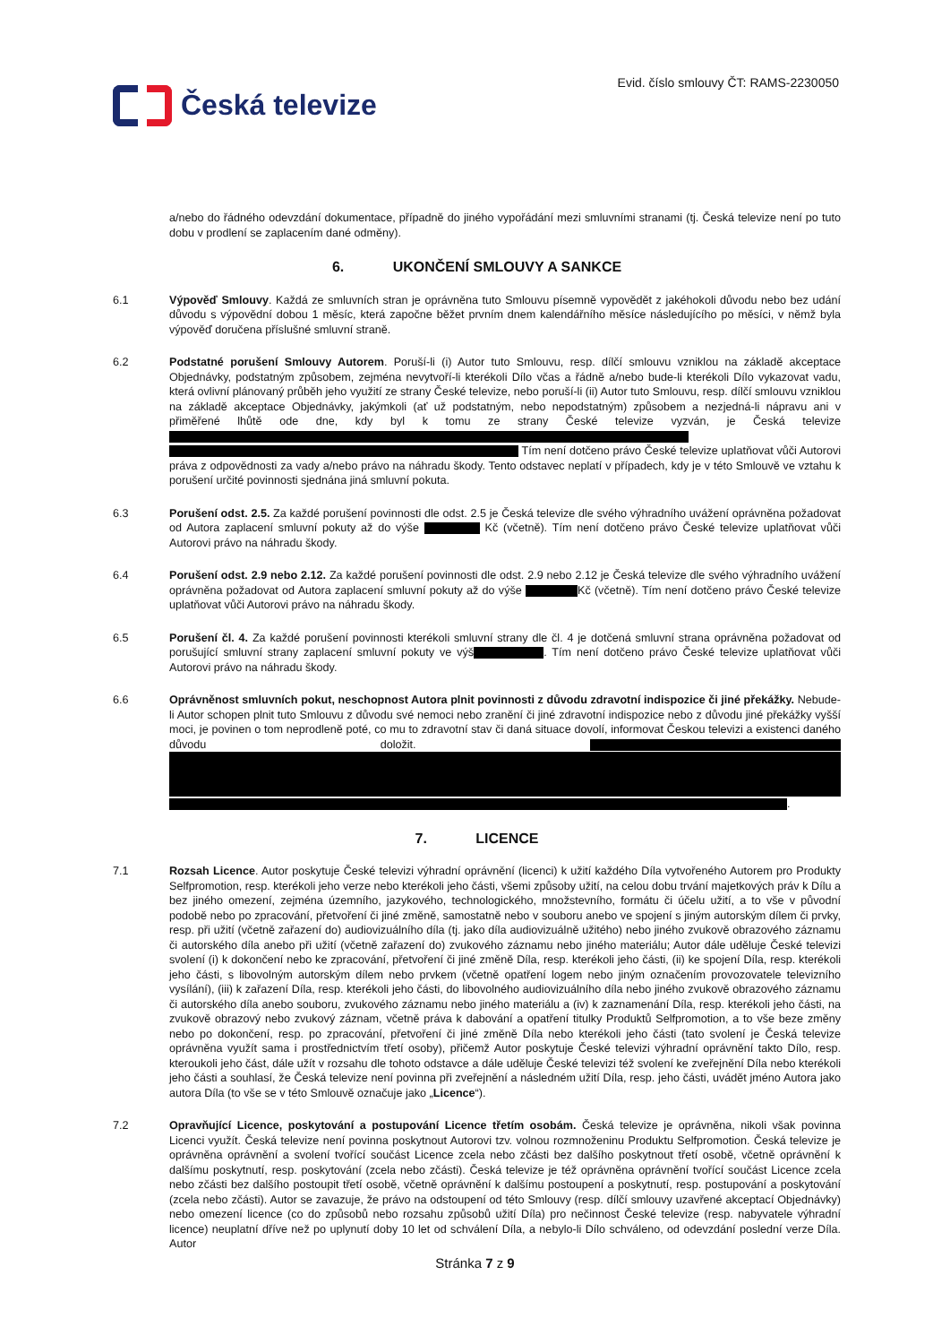Česká televize
Evid. číslo smlouvy ČT: RAMS-2230050
a/nebo do řádného odevzdání dokumentace, případně do jiného vypořádání mezi smluvními stranami (tj. Česká televize není po tuto dobu v prodlení se zaplacením dané odměny).
6. UKONČENÍ SMLOUVY A SANKCE
6.1 Výpověď Smlouvy. Každá ze smluvních stran je oprávněna tuto Smlouvu písemně vypovědět z jakéhokoli důvodu nebo bez udání důvodu s výpovědní dobou 1 měsíc, která započne běžet prvním dnem kalendářního měsíce následujícího po měsíci, v němž byla výpověď doručena příslušné smluvní straně.
6.2 Podstatné porušení Smlouvy Autorem. Poruší-li (i) Autor tuto Smlouvu, resp. dílčí smlouvu vzniklou na základě akceptace Objednávky, podstatným způsobem, zejména nevytvoří-li kterékoli Dílo včas a řádně a/nebo bude-li kterékoli Dílo vykazovat vadu, která ovlivní plánovaný průběh jeho využití ze strany České televize, nebo poruší-li (ii) Autor tuto Smlouvu, resp. dílčí smlouvu vzniklou na základě akceptace Objednávky, jakýmkoli (ať už podstatným, nebo nepodstatným) způsobem a nezjedná-li nápravu ani v přiměřené lhůtě ode dne, kdy byl k tomu ze strany České televize vyzván, je Česká televize Tím není dotčeno právo České televize uplatňovat vůči Autorovi práva z odpovědnosti za vady a/nebo právo na náhradu škody. Tento odstavec neplatí v případech, kdy je v této Smlouvě ve vztahu k porušení určité povinnosti sjednána jiná smluvní pokuta.
6.3 Porušení odst. 2.5. Za každé porušení povinnosti dle odst. 2.5 je Česká televize dle svého výhradního uvážení oprávněna požadovat od Autora zaplacení smluvní pokuty až do výše Kč (včetně). Tím není dotčeno právo České televize uplatňovat vůči Autorovi právo na náhradu škody.
6.4 Porušení odst. 2.9 nebo 2.12. Za každé porušení povinnosti dle odst. 2.9 nebo 2.12 je Česká televize dle svého výhradního uvážení oprávněna požadovat od Autora zaplacení smluvní pokuty až do výše Kč (včetně). Tím není dotčeno právo České televize uplatňovat vůči Autorovi právo na náhradu škody.
6.5 Porušení čl. 4. Za každé porušení povinnosti kterékoli smluvní strany dle čl. 4 je dotčená smluvní strana oprávněna požadovat od porušující smluvní strany zaplacení smluvní pokuty ve výš . Tím není dotčeno právo České televize uplatňovat vůči Autorovi právo na náhradu škody.
6.6 Oprávněnost smluvních pokut, neschopnost Autora plnit povinnosti z důvodu zdravotní indispozice či jiné překážky. Nebude-li Autor schopen plnit tuto Smlouvu z důvodu své nemoci nebo zranění či jiné zdravotní indispozice nebo z důvodu jiné překážky vyšší moci, je povinen o tom neprodleně poté, co mu to zdravotní stav či daná situace dovolí, informovat Českou televizi a existenci daného důvodu doložit. .
7. LICENCE
7.1 Rozsah Licence. Autor poskytuje České televizi výhradní oprávnění (licenci) k užití každého Díla vytvořeného Autorem pro Produkty Selfpromotion, resp. kterékoli jeho verze nebo kterékoli jeho části, všemi způsoby užití, na celou dobu trvání majetkových práv k Dílu a bez jiného omezení, zejména územního, jazykového, technologického, množstevního, formátu či účelu užití, a to vše v původní podobě nebo po zpracování, přetvoření či jiné změně, samostatně nebo v souboru anebo ve spojení s jiným autorským dílem či prvky, resp. při užití (včetně zařazení do) audiovizuálního díla (tj. jako díla audiovizuálně užitého) nebo jiného zvukově obrazového záznamu či autorského díla anebo při užití (včetně zařazení do) zvukového záznamu nebo jiného materiálu; Autor dále uděluje České televizi svolení (i) k dokončení nebo ke zpracování, přetvoření či jiné změně Díla, resp. kterékoli jeho části, (ii) ke spojení Díla, resp. kterékoli jeho části, s libovolným autorským dílem nebo prvkem (včetně opatření logem nebo jiným označením provozovatele televizního vysílání), (iii) k zařazení Díla, resp. kterékoli jeho části, do libovolného audiovizuálního díla nebo jiného zvukově obrazového záznamu či autorského díla anebo souboru, zvukového záznamu nebo jiného materiálu a (iv) k zaznamenání Díla, resp. kterékoli jeho části, na zvukově obrazový nebo zvukový záznam, včetně práva k dabování a opatření titulky Produktů Selfpromotion, a to vše beze změny nebo po dokončení, resp. po zpracování, přetvoření či jiné změně Díla nebo kterékoli jeho části (tato svolení je Česká televize oprávněna využít sama i prostřednictvím třetí osoby), přičemž Autor poskytuje České televizi výhradní oprávnění takto Dílo, resp. kteroukoli jeho část, dále užít v rozsahu dle tohoto odstavce a dále uděluje České televizi též svolení ke zveřejnění Díla nebo kterékoli jeho části a souhlasí, že Česká televize není povinna při zveřejnění a následném užití Díla, resp. jeho části, uvádět jméno Autora jako autora Díla (to vše se v této Smlouvě označuje jako „Licence“).
7.2 Opravňující Licence, poskytování a postupování Licence třetím osobám. Česká televize je oprávněna, nikoli však povinna Licenci využít. Česká televize není povinna poskytnout Autorovi tzv. volnou rozmnoženinu Produktu Selfpromotion. Česká televize je oprávněna oprávnění a svolení tvořící součást Licence zcela nebo zčásti bez dalšího poskytnout třetí osobě, včetně oprávnění k dalšímu poskytnutí, resp. poskytování (zcela nebo zčásti). Česká televize je též oprávněna oprávnění tvořící součást Licence zcela nebo zčásti bez dalšího postoupit třetí osobě, včetně oprávnění k dalšímu postoupení a poskytnutí, resp. postupování a poskytování (zcela nebo zčásti). Autor se zavazuje, že právo na odstoupení od této Smlouvy (resp. dílčí smlouvy uzavřené akceptací Objednávky) nebo omezení licence (co do způsobů nebo rozsahu způsobů užití Díla) pro nečinnost České televize (resp. nabyvatele výhradní licence) neuplatní dříve než po uplynutí doby 10 let od schválení Díla, a nebylo-li Dílo schváleno, od odevzdání poslední verze Díla. Autor
Stránka 7 z 9